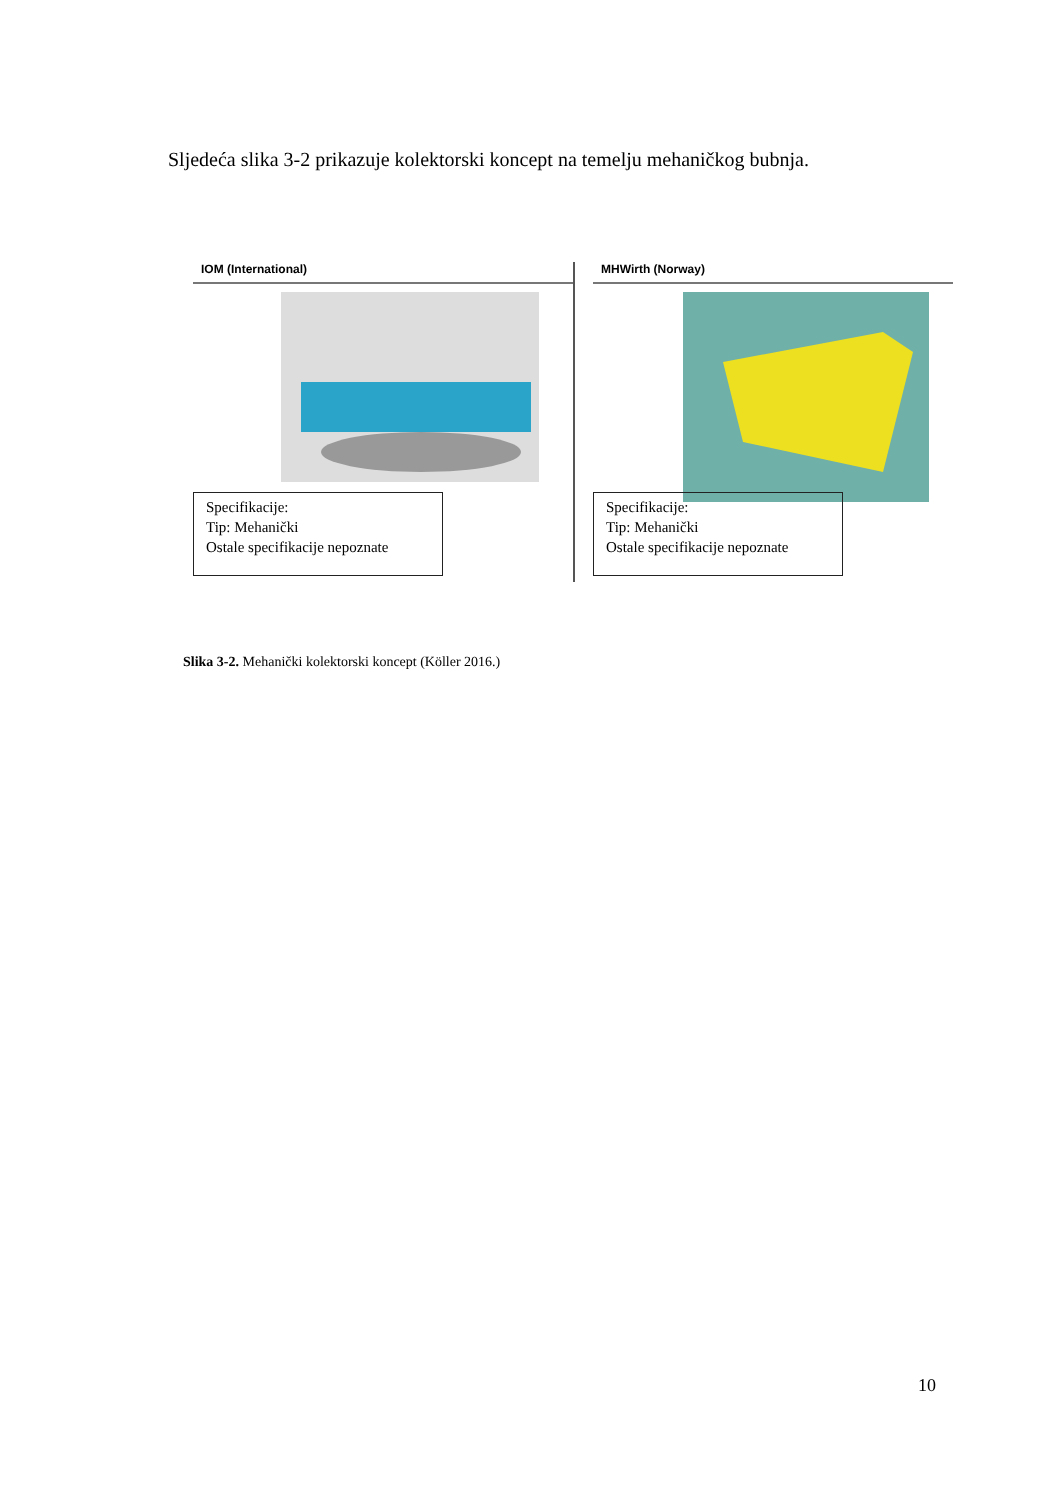Sljedeća slika 3-2 prikazuje kolektorski koncept na temelju mehaničkog bubnja.
IOM (International)
Specifikacije:
Tip: Mehanički
Ostale specifikacije nepoznate
MHWirth (Norway)
Specifikacije:
Tip: Mehanički
Ostale specifikacije nepoznate
Slika 3-2. Mehanički kolektorski koncept (Köller 2016.)
10